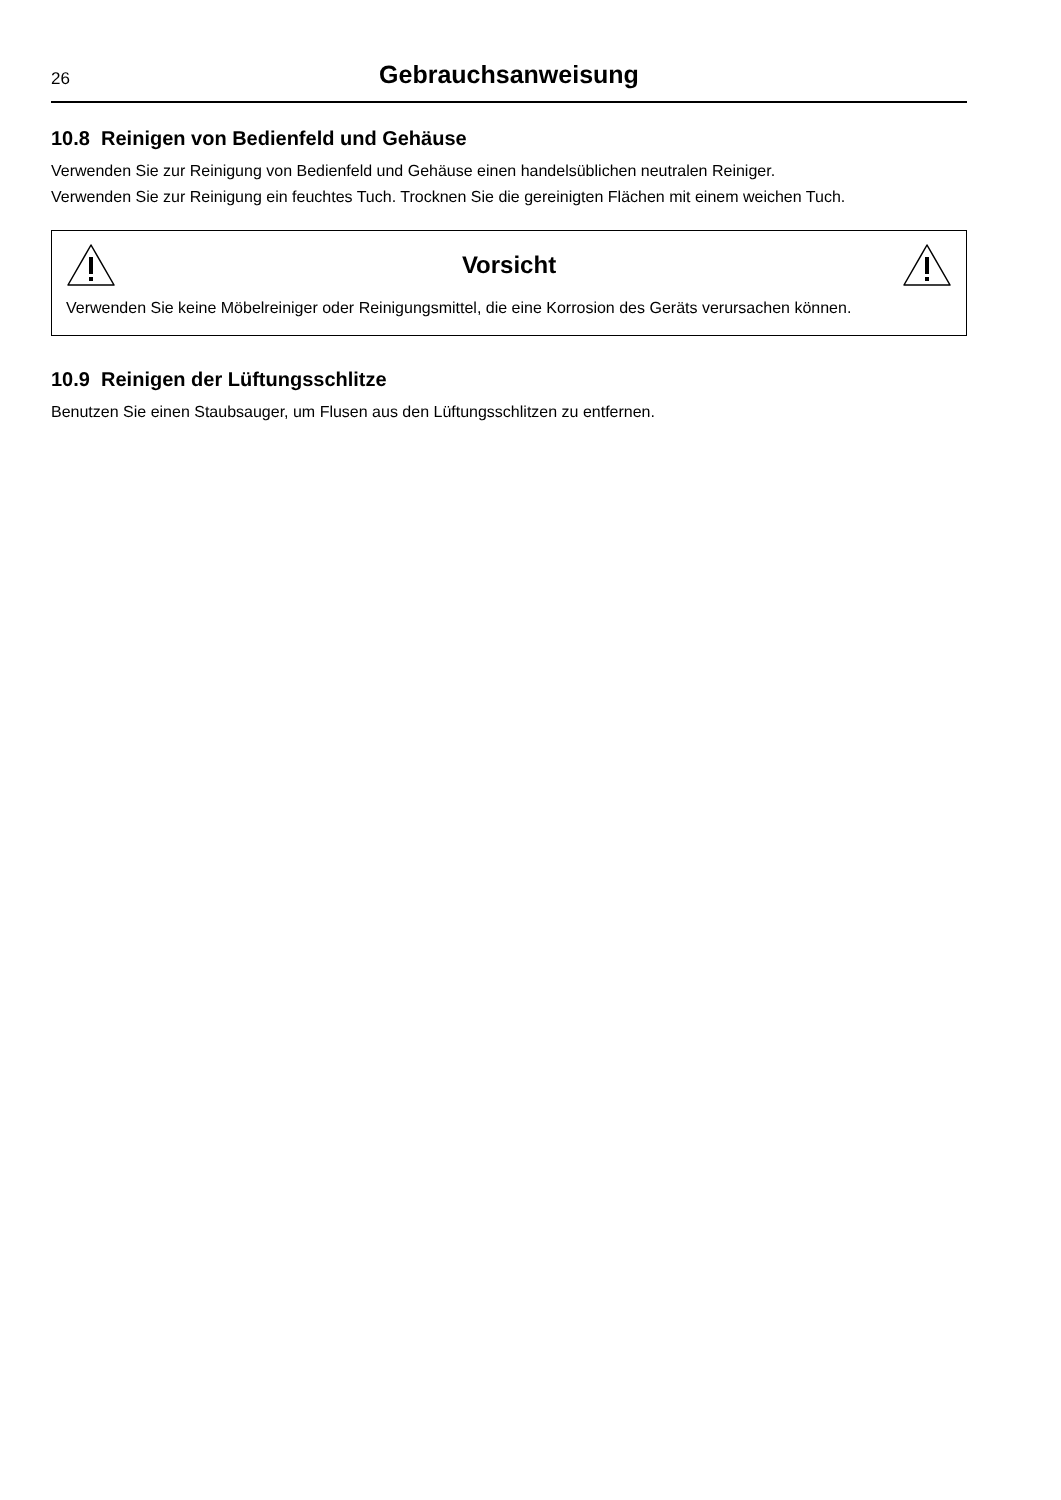26
Gebrauchsanweisung
10.8 Reinigen von Bedienfeld und Gehäuse
Verwenden Sie zur Reinigung von Bedienfeld und Gehäuse einen handelsüblichen neutralen Reiniger.
Verwenden Sie zur Reinigung ein feuchtes Tuch. Trocknen Sie die gereinigten Flächen mit einem weichen Tuch.
Vorsicht
Verwenden Sie keine Möbelreiniger oder Reinigungsmittel, die eine Korrosion des Geräts verursachen können.
10.9 Reinigen der Lüftungsschlitze
Benutzen Sie einen Staubsauger, um Flusen aus den Lüftungsschlitzen zu entfernen.